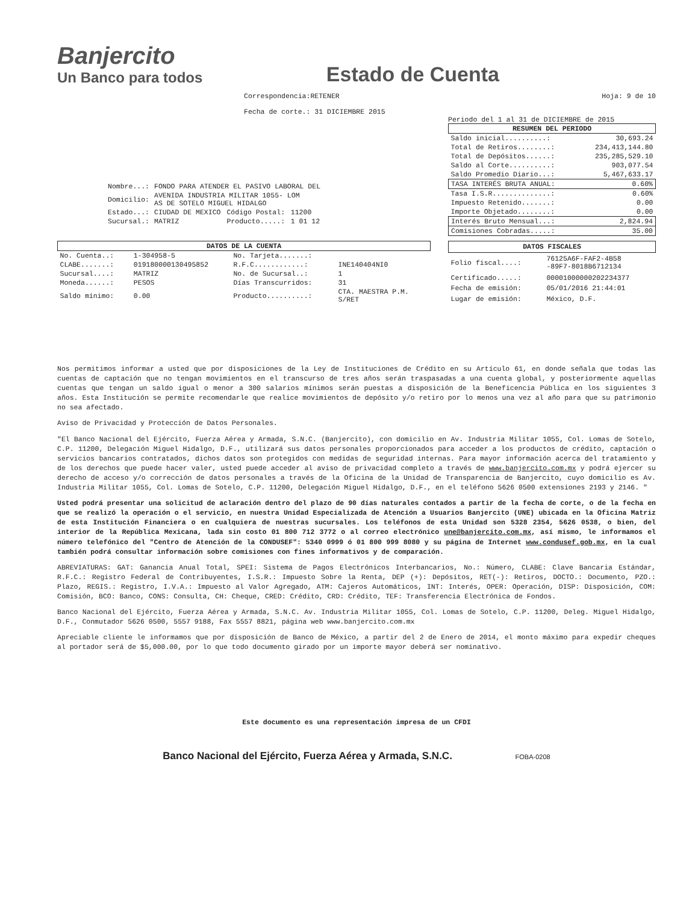Banjercito
Un Banco para todos
Estado de Cuenta
Correspondencia:RETENER
Fecha de corte.: 31 DICIEMBRE 2015
Hoja: 9 de 10
| Nombre...: | FONDO PARA ATENDER EL PASIVO LABORAL DEL | | |
| Domicilio: | AVENIDA INDUSTRIA MILITAR 1055- LOM AS DE SOTELO MIGUEL HIDALGO | | |
| Estado...: | CIUDAD DE MEXICO | Código Postal: | 11200 |
| Sucursal.: | MATRIZ | Producto.....: | 1 01 12 |
Periodo del 1 al 31 de DICIEMBRE de 2015
| RESUMEN DEL PERIODO | |
| --- | --- |
| Saldo inicial..........: | 30,693.24 |
| Total de Retiros........: | 234,413,144.80 |
| Total de Depósitos......: | 235,285,529.10 |
| Saldo al Corte..........: | 903,077.54 |
| Saldo Promedio Diario...: | 5,467,633.17 |
| TASA INTERÉS BRUTA ANUAL: | 0.60% |
| Tasa I.S.R..............: | 0.60% |
| Impuesto Retenido.......: | 0.00 |
| Importe Objetado........: | 0.00 |
| Interés Bruto Mensual...: | 2,824.94 |
| Comisiones Cobradas.....: | 35.00 |
| DATOS DE LA CUENTA | | | |
| --- | --- | --- | --- |
| No. Cuenta..: | 1-304958-5 | No. Tarjeta.......: | |
| CLABE.......: | 019180000130495852 | R.F.C............: | INE140404NI0 |
| Sucursal....: | MATRIZ | No. de Sucursal..: | 1 |
| Moneda......: | PESOS | Días Transcurridos: | 31 |
| Saldo mínimo: | 0.00 | Producto..........: | CTA. MAESTRA P.M. S/RET |
| DATOS FISCALES | |
| --- | --- |
| Folio fiscal....: | 76125A6F-FAF2-4B58 -89F7-8018B6712134 |
| Certificado.....: | 00001000000202234377 |
| Fecha de emisión: | 05/01/2016 21:44:01 |
| Lugar de emisión: | México, D.F. |
Nos permitimos informar a usted que por disposiciones de la Ley de Instituciones de Crédito en su Artículo 61, en donde señala que todas las cuentas de captación que no tengan movimientos en el transcurso de tres años serán traspasadas a una cuenta global, y posteriormente aquellas cuentas que tengan un saldo igual o menor a 300 salarios mínimos serán puestas a disposición de la Beneficencia Pública en los siguientes 3 años. Esta Institución se permite recomendarle que realice movimientos de depósito y/o retiro por lo menos una vez al año para que su patrimonio no sea afectado.
Aviso de Privacidad y Protección de Datos Personales.
"El Banco Nacional del Ejército, Fuerza Aérea y Armada, S.N.C. (Banjercito), con domicilio en Av. Industria Militar 1055, Col. Lomas de Sotelo, C.P. 11200, Delegación Miguel Hidalgo, D.F., utilizará sus datos personales proporcionados para acceder a los productos de crédito, captación o servicios bancarios contratados, dichos datos son protegidos con medidas de seguridad internas. Para mayor información acerca del tratamiento y de los derechos que puede hacer valer, usted puede acceder al aviso de privacidad completo a través de www.banjercito.com.mx y podrá ejercer su derecho de acceso y/o corrección de datos personales a través de la Oficina de la Unidad de Transparencia de Banjercito, cuyo domicilio es Av. Industria Militar 1055, Col. Lomas de Sotelo, C.P. 11200, Delegación Miguel Hidalgo, D.F., en el teléfono 5626 0500 extensiones 2193 y 2146. "
Usted podrá presentar una solicitud de aclaración dentro del plazo de 90 días naturales contados a partir de la fecha de corte, o de la fecha en que se realizó la operación o el servicio, en nuestra Unidad Especializada de Atención a Usuarios Banjercito (UNE) ubicada en la Oficina Matriz de esta Institución Financiera o en cualquiera de nuestras sucursales. Los teléfonos de esta Unidad son 5328 2354, 5626 0538, o bien, del interior de la República Mexicana, lada sin costo 01 800 712 3772 o al correo electrónico une@banjercito.com.mx, así mismo, le informamos el número telefónico del "Centro de Atención de la CONDUSEF": 5340 0999 ó 01 800 999 8080 y su página de Internet www.condusef.gob.mx, en la cual también podrá consultar información sobre comisiones con fines informativos y de comparación.
ABREVIATURAS: GAT: Ganancia Anual Total, SPEI: Sistema de Pagos Electrónicos Interbancarios, No.: Número, CLABE: Clave Bancaria Estándar, R.F.C.: Registro Federal de Contribuyentes, I.S.R.: Impuesto Sobre la Renta, DEP (+): Depósitos, RET(-): Retiros, DOCTO.: Documento, PZO.: Plazo, REGIS.: Registro, I.V.A.: Impuesto al Valor Agregado, ATM: Cajeros Automáticos, INT: Interés, OPER: Operación, DISP: Disposición, COM: Comisión, BCO: Banco, CONS: Consulta, CH: Cheque, CRED: Crédito, CRD: Crédito, TEF: Transferencia Electrónica de Fondos.
Banco Nacional del Ejército, Fuerza Aérea y Armada, S.N.C. Av. Industria Militar 1055, Col. Lomas de Sotelo, C.P. 11200, Deleg. Miguel Hidalgo, D.F., Conmutador 5626 0500, 5557 9188, Fax 5557 8821, página web www.banjercito.com.mx
Apreciable cliente le informamos que por disposición de Banco de México, a partir del 2 de Enero de 2014, el monto máximo para expedir cheques al portador será de $5,000.00, por lo que todo documento girado por un importe mayor deberá ser nominativo.
Este documento es una representación impresa de un CFDI
Banco Nacional del Ejército, Fuerza Aérea y Armada, S.N.C. FOBA-0208